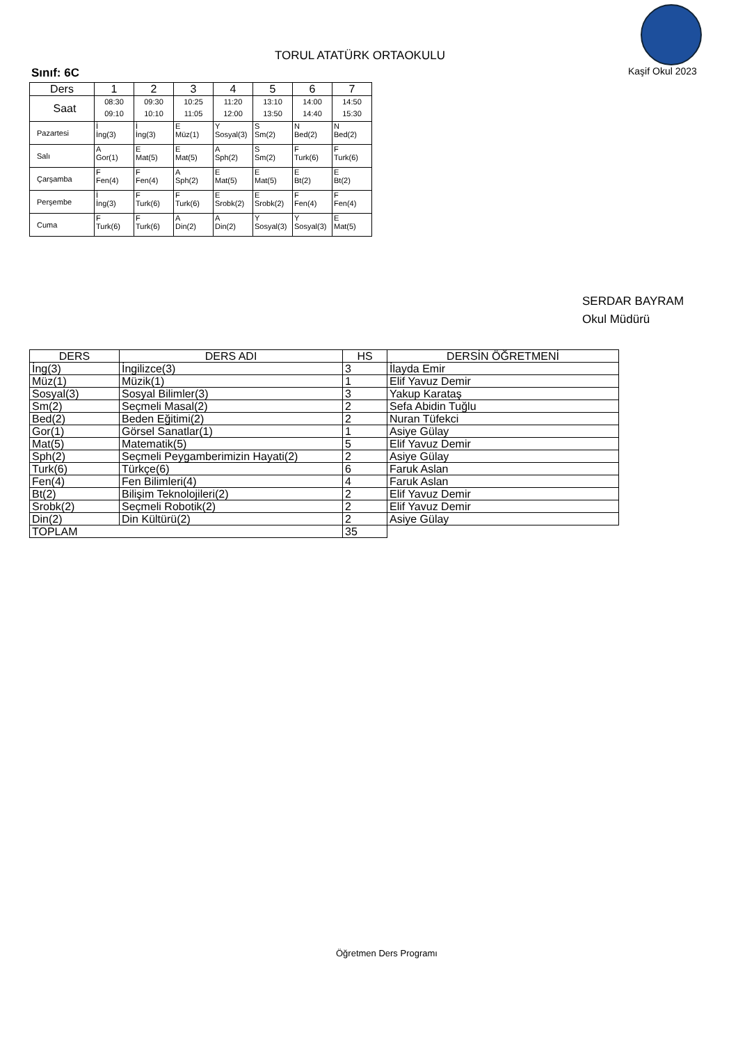TORUL ATATÜRK ORTAOKULU
Kaşif Okul 2023
Sınıf: 6C
| Ders | 1 | 2 | 3 | 4 | 5 | 6 | 7 |
| --- | --- | --- | --- | --- | --- | --- | --- |
| Saat | 08:30 09:10 | 09:30 10:10 | 10:25 11:05 | 11:20 12:00 | 13:10 13:50 | 14:00 14:40 | 14:50 15:30 |
| Pazartesi | İ İng(3) | İ İng(3) | E Müz(1) | Y Sosyal(3) | S Sm(2) | N Bed(2) | N Bed(2) |
| Salı | A Gor(1) | E Mat(5) | E Mat(5) | A Sph(2) | S Sm(2) | F Turk(6) | F Turk(6) |
| Çarşamba | F Fen(4) | F Fen(4) | A Sph(2) | E Mat(5) | E Mat(5) | E Bt(2) | E Bt(2) |
| Perşembe | İ İng(3) | F Turk(6) | F Turk(6) | E Srobk(2) | E Srobk(2) | F Fen(4) | F Fen(4) |
| Cuma | F Turk(6) | F Turk(6) | A Din(2) | A Din(2) | Y Sosyal(3) | Y Sosyal(3) | E Mat(5) |
SERDAR BAYRAM
Okul Müdürü
| DERS | DERS ADI | HS | DERSİN ÖĞRETMENİ |
| --- | --- | --- | --- |
| İng(3) | İngilizce(3) | 3 | İlayda Emir |
| Müz(1) | Müzik(1) | 1 | Elif Yavuz Demir |
| Sosyal(3) | Sosyal Bilimler(3) | 3 | Yakup Karataş |
| Sm(2) | Seçmeli Masal(2) | 2 | Sefa Abidin Tuğlu |
| Bed(2) | Beden Eğitimi(2) | 2 | Nuran Tüfekci |
| Gor(1) | Görsel Sanatlar(1) | 1 | Asiye Gülay |
| Mat(5) | Matematik(5) | 5 | Elif Yavuz Demir |
| Sph(2) | Seçmeli Peygamberimizin Hayati(2) | 2 | Asiye Gülay |
| Turk(6) | Türkçe(6) | 6 | Faruk Aslan |
| Fen(4) | Fen Bilimleri(4) | 4 | Faruk Aslan |
| Bt(2) | Bilişim Teknolojileri(2) | 2 | Elif Yavuz Demir |
| Srobk(2) | Seçmeli Robotik(2) | 2 | Elif Yavuz Demir |
| Din(2) | Din Kültürü(2) | 2 | Asiye Gülay |
| TOPLAM | | 35 | |
Öğretmen Ders Programı